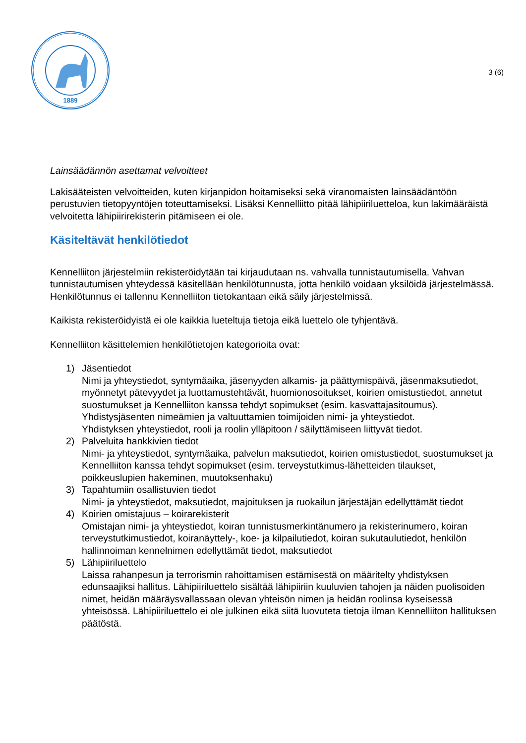1889
3 (6)
Lainsäädännön asettamat velvoitteet
Lakisääteisten velvoitteiden, kuten kirjanpidon hoitamiseksi sekä viranomaisten lainsäädäntöön perustuvien tietopyyntöjen toteuttamiseksi. Lisäksi Kennelliitto pitää lähipiiriluetteloa, kun lakimääräistä velvoitetta lähipiirirekisterin pitämiseen ei ole.
Käsiteltävät henkilötiedot
Kennelliiton järjestelmiin rekisteröidytään tai kirjaudutaan ns. vahvalla tunnistautumisella. Vahvan tunnistautumisen yhteydessä käsitellään henkilötunnusta, jotta henkilö voidaan yksilöidä järjestelmässä. Henkilötunnus ei tallennu Kennelliiton tietokantaan eikä säily järjestelmissä.
Kaikista rekisteröidyistä ei ole kaikkia lueteltuja tietoja eikä luettelo ole tyhjentävä.
Kennelliiton käsittelemien henkilötietojen kategorioita ovat:
1) Jäsentiedot
Nimi ja yhteystiedot, syntymäaika, jäsenyyden alkamis- ja päättymispäivä, jäsenmaksutiedot, myönnetyt pätevyydet ja luottamustehtävät, huomionosoitukset, koirien omistustiedot, annetut suostumukset ja Kennelliiton kanssa tehdyt sopimukset (esim. kasvattajasitoumus).
Yhdistysjäsenten nimeämien ja valtuuttamien toimijoiden nimi- ja yhteystiedot.
Yhdistyksen yhteystiedot, rooli ja roolin ylläpitoon / säilyttämiseen liittyvät tiedot.
2) Palveluita hankkivien tiedot
Nimi- ja yhteystiedot, syntymäaika, palvelun maksutiedot, koirien omistustiedot, suostumukset ja Kennelliiton kanssa tehdyt sopimukset (esim. terveystutkimus-lähetteiden tilaukset, poikkeuslupien hakeminen, muutoksenhaku)
3) Tapahtumiin osallistuvien tiedot
Nimi- ja yhteystiedot, maksutiedot, majoituksen ja ruokailun järjestäjän edellyttämät tiedot
4) Koirien omistajuus – koirarekisterit
Omistajan nimi- ja yhteystiedot, koiran tunnistusmerkintänumero ja rekisterinumero, koiran terveystutkimustiedot, koiranäyttely-, koe- ja kilpailutiedot, koiran sukutaulutiedot, henkilön hallinnoiman kennelnimen edellyttämät tiedot, maksutiedot
5) Lähipiiriluettelo
Laissa rahanpesun ja terrorismin rahoittamisen estämisestä on määritelty yhdistyksen edunsaajiksi hallitus. Lähipiiriluettelo sisältää lähipiiriin kuuluvien tahojen ja näiden puolisoiden nimet, heidän määräysvallassaan olevan yhteisön nimen ja heidän roolinsa kyseisessä yhteisössä. Lähipiiriluettelo ei ole julkinen eikä siitä luovuteta tietoja ilman Kennelliiton hallituksen päätöstä.